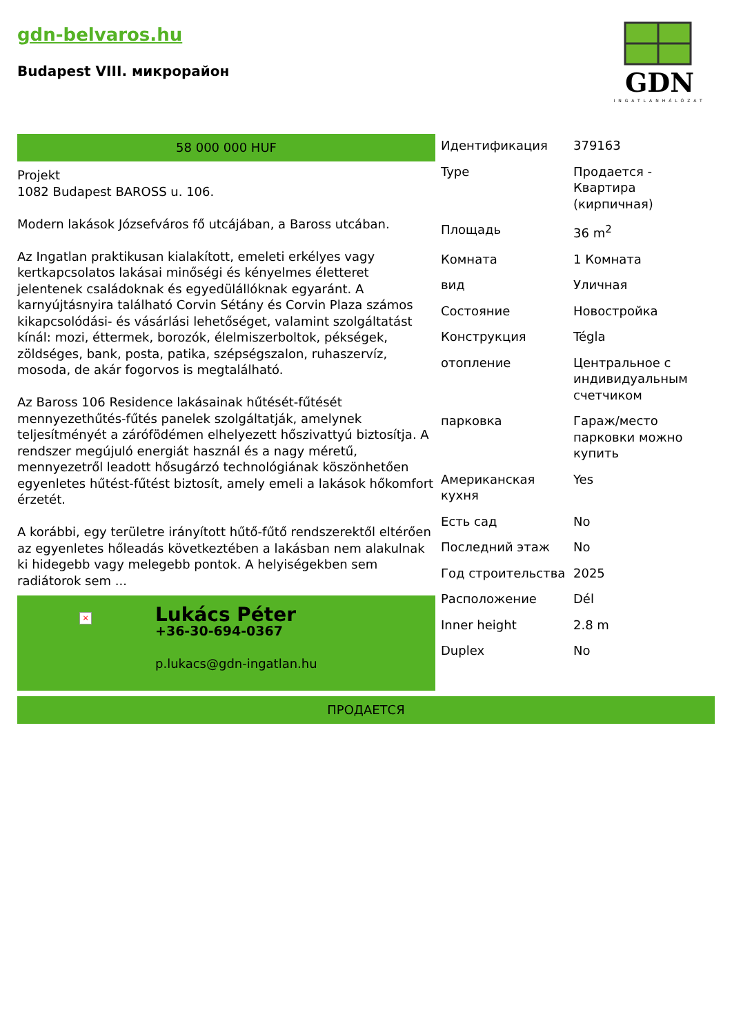gdn-belvaros.hu
Budapest VIII. микрорайон
GDN
INGATLANHÁLÓZAT
58 000 000 HUF
Projekt
1082 Budapest BAROSS u. 106.
Modern lakások Józsefváros fő utcájában, a Baross utcában.
Az Ingatlan praktikusan kialakított, emeleti erkélyes vagy kertkapcsolatos lakásai minőségi és kényelmes életteret jelentenek családoknak és egyedülállóknak egyaránt. A karnyújtásnyira található Corvin Sétány és Corvin Plaza számos kikapcsolódási- és vásárlási lehetőséget, valamint szolgáltatást kínál: mozi, éttermek, borozók, élelmiszerboltok, pékségek, zöldséges, bank, posta, patika, szépségszalon, ruhaszervíz, mosoda, de akár fogorvos is megtalálható.
Az Baross 106 Residence lakásainak hűtését-fűtését mennyezethűtés-fűtés panelek szolgáltatják, amelynek teljesítményét a zárófödémen elhelyezett hőszivattyú biztosítja. A rendszer megújuló energiát használ és a nagy méretű, mennyezetről leadott hősugárzó technológiának köszönhetően egyenletes hűtést-fűtést biztosít, amely emeli a lakások hőkomfort érzetét.
A korábbi, egy területre irányított hűtő-fűtő rendszerektől eltérően az egyenletes hőleadás következtében a lakásban nem alakulnak ki hidegebb vagy melegebb pontok. A helyiségekben sem radiátorok sem ...
×
Lukács Péter
+36-30-694-0367
p.lukacs@gdn-ingatlan.hu
| Идентификация | 379163 |
| Type | Продается - Квартира (кирпичная) |
| Площадь | 36 m<sup>2</sup> |
| Комната | 1 Комната |
| вид | Уличная |
| Состояние | Новостройка |
| Конструкция | Tégla |
| отопление | Центральное с индивидуальным счетчиком |
| парковка | Гараж/место парковки можно купить |
| Американская кухня | Yes |
| Есть сад | No |
| Последний этаж | No |
| Год строительства | 2025 |
| Расположение | Dél |
| Inner height | 2.8 m |
| Duplex | No |
ПРОДАЕТСЯ